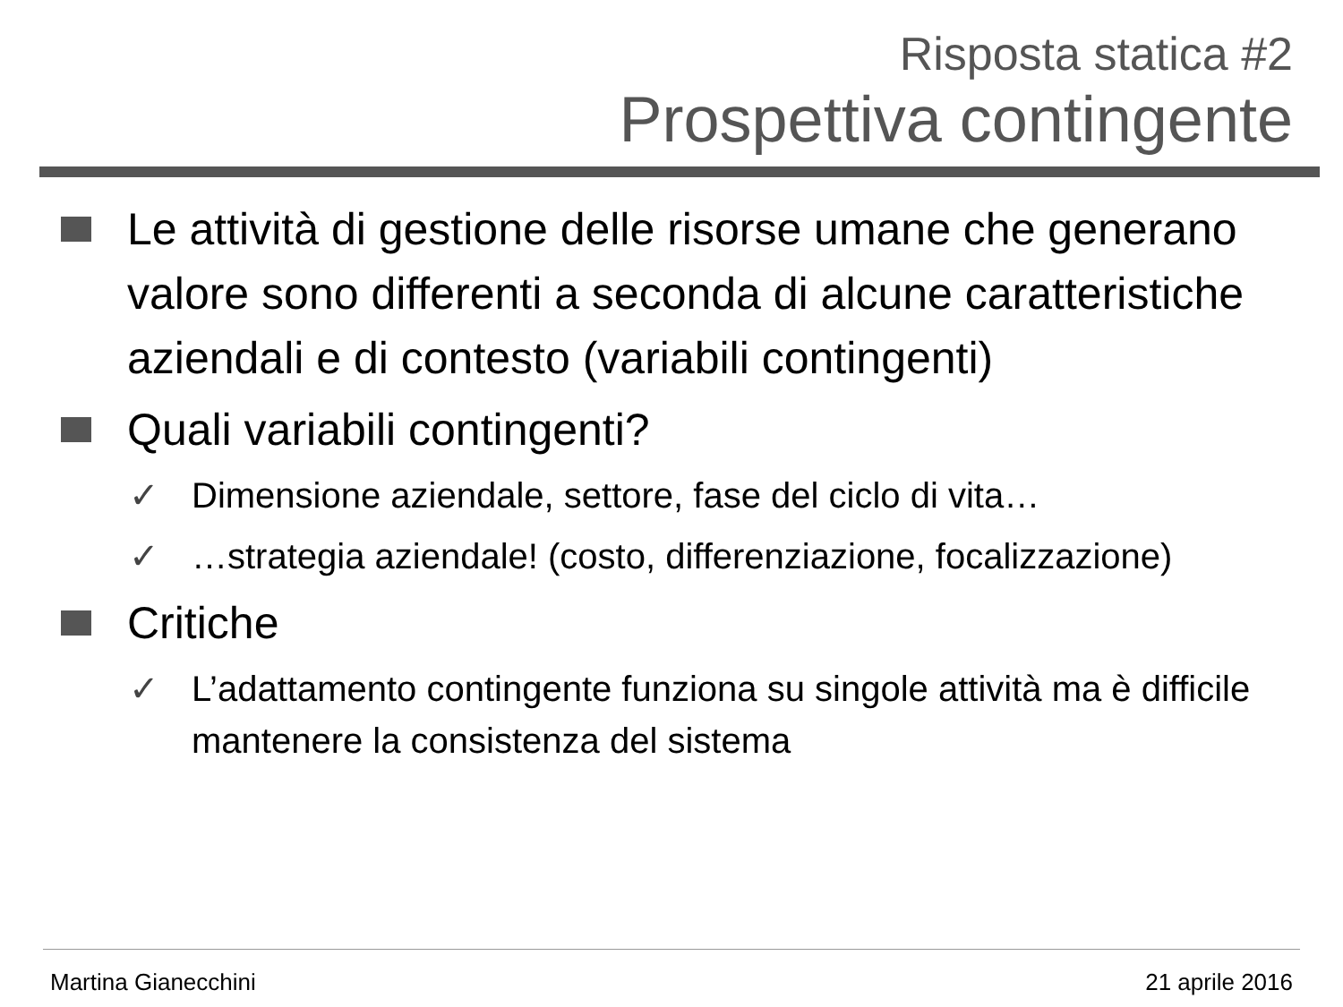Risposta statica #2
Prospettiva contingente
Le attività di gestione delle risorse umane che generano valore sono differenti a seconda di alcune caratteristiche aziendali e di contesto (variabili contingenti)
Quali variabili contingenti?
✓ Dimensione aziendale, settore, fase del ciclo di vita…
✓ …strategia aziendale! (costo, differenziazione, focalizzazione)
Critiche
✓ L’adattamento contingente funziona su singole attività ma è difficile mantenere la consistenza del sistema
Martina Gianecchini 21 aprile 2016